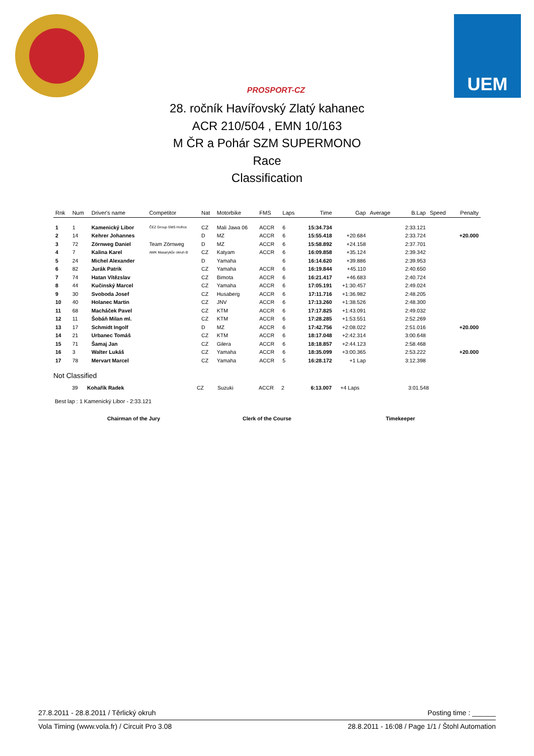PROSPORT-CZ
UEM
28. ročník Havířovský Zlatý kahanec
ACR 210/504 , EMN 10/163
M ČR a Pohár SZM SUPERMONO
Race
Classification
| Rnk | Num | Driver's name | Competitor | Nat | Motorbike | FMS | Laps | Time | Gap | Average | B.Lap | Speed | Penalty |
| --- | --- | --- | --- | --- | --- | --- | --- | --- | --- | --- | --- | --- | --- |
| 1 | 1 | Kamenický Libor | ČEZ Group SMS Hořice | CZ | Mali Jawa 06 | ACCR | 6 | 15:34.734 | | | 2:33.121 | | |
| 2 | 14 | Kehrer Johannes | | D | MZ | ACCR | 6 | 15:55.418 | +20.684 | | 2:33.724 | | +20.000 |
| 3 | 72 | Zörnweg Daniel | Team Zörnweg | D | MZ | ACCR | 6 | 15:58.892 | +24.158 | | 2:37.701 | | |
| 4 | 7 | Kalina Karel | AMK Masarykův okruh B | CZ | Katyam | ACCR | 6 | 16:09.858 | +35.124 | | 2:39.342 | | |
| 5 | 24 | Michel Alexander | | D | Yamaha | | 6 | 16:14.620 | +39.886 | | 2:39.953 | | |
| 6 | 82 | Jurák Patrik | | CZ | Yamaha | ACCR | 6 | 16:19.844 | +45.110 | | 2:40.650 | | |
| 7 | 74 | Hatan Vítězslav | | CZ | Bimota | ACCR | 6 | 16:21.417 | +46.683 | | 2:40.724 | | |
| 8 | 44 | Kučinský Marcel | | CZ | Yamaha | ACCR | 6 | 17:05.191 | +1:30.457 | | 2:49.024 | | |
| 9 | 30 | Svoboda Josef | | CZ | Husaberg | ACCR | 6 | 17:11.716 | +1:36.982 | | 2:48.205 | | |
| 10 | 40 | Holanec Martin | | CZ | JNV | ACCR | 6 | 17:13.260 | +1:38.526 | | 2:48.300 | | |
| 11 | 68 | Macháček Pavel | | CZ | KTM | ACCR | 6 | 17:17.825 | +1:43.091 | | 2:49.032 | | |
| 12 | 11 | Šobáň Milan ml. | | CZ | KTM | ACCR | 6 | 17:28.285 | +1:53.551 | | 2:52.269 | | |
| 13 | 17 | Schmidt Ingolf | | D | MZ | ACCR | 6 | 17:42.756 | +2:08.022 | | 2:51.016 | | +20.000 |
| 14 | 21 | Urbanec Tomáš | | CZ | KTM | ACCR | 6 | 18:17.048 | +2:42.314 | | 3:00.648 | | |
| 15 | 71 | Šamaj Jan | | CZ | Gilera | ACCR | 6 | 18:18.857 | +2:44.123 | | 2:58.468 | | |
| 16 | 3 | Walter Lukáš | | CZ | Yamaha | ACCR | 6 | 18:35.099 | +3:00.365 | | 2:53.222 | | +20.000 |
| 17 | 78 | Mervart Marcel | | CZ | Yamaha | ACCR | 5 | 16:28.172 | +1 Lap | | 3:12.398 | | |
Not Classified
| | 39 | Kohařík Radek | | CZ | Suzuki | ACCR | 2 | 6:13.007 | +4 Laps | | 3:01.548 | | |
Best lap : 1 Kamenický Libor - 2:33.121
Chairman of the Jury Clerk of the Course Timekeeper
27.8.2011 - 28.8.2011 / Těrlický okruh Posting time : ______
Vola Timing (www.vola.fr) / Circuit Pro 3.08 28.8.2011 - 16:08 / Page 1/1 / Štohl Automation